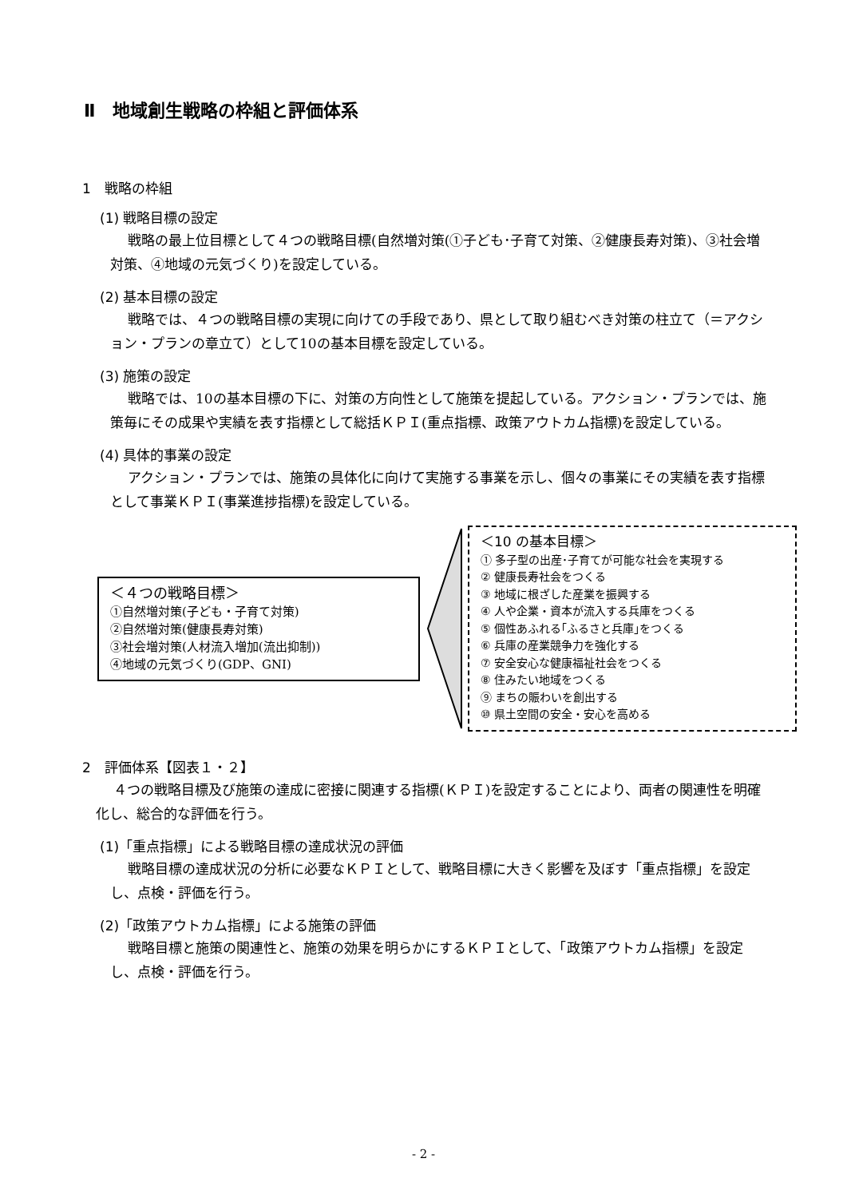Ⅱ　地域創生戦略の枠組と評価体系
1　戦略の枠組
(1) 戦略目標の設定
戦略の最上位目標として４つの戦略目標(自然増対策(①子ども･子育て対策、②健康長寿対策)、③社会増対策、④地域の元気づくり)を設定している。
(2) 基本目標の設定
戦略では、４つの戦略目標の実現に向けての手段であり、県として取り組むべき対策の柱立て（＝アクション・プランの章立て）として10の基本目標を設定している。
(3) 施策の設定
戦略では、10の基本目標の下に、対策の方向性として施策を提起している。アクション・プランでは、施策毎にその成果や実績を表す指標として総括ＫＰＩ(重点指標、政策アウトカム指標)を設定している。
(4) 具体的事業の設定
アクション・プランでは、施策の具体化に向けて実施する事業を示し、個々の事業にその実績を表す指標として事業ＫＰＩ(事業進捗指標)を設定している。
＜４つの戦略目標＞
①自然増対策(子ども・子育て対策)
②自然増対策(健康長寿対策)
③社会増対策(人材流入増加(流出抑制))
④地域の元気づくり(GDP、GNI)
＜10 の基本目標＞
① 多子型の出産･子育てが可能な社会を実現する
② 健康長寿社会をつくる
③ 地域に根ざした産業を振興する
④ 人や企業・資本が流入する兵庫をつくる
⑤ 個性あふれる｢ふるさと兵庫｣をつくる
⑥ 兵庫の産業競争力を強化する
⑦ 安全安心な健康福祉社会をつくる
⑧ 住みたい地域をつくる
⑨ まちの賑わいを創出する
⑩ 県土空間の安全・安心を高める
2　評価体系【図表１・２】
４つの戦略目標及び施策の達成に密接に関連する指標(ＫＰＩ)を設定することにより、両者の関連性を明確化し、総合的な評価を行う。
(1)「重点指標」による戦略目標の達成状況の評価
戦略目標の達成状況の分析に必要なＫＰＩとして、戦略目標に大きく影響を及ぼす「重点指標」を設定し、点検・評価を行う。
(2)「政策アウトカム指標」による施策の評価
戦略目標と施策の関連性と、施策の効果を明らかにするＫＰＩとして、「政策アウトカム指標」を設定し、点検・評価を行う。
- 2 -